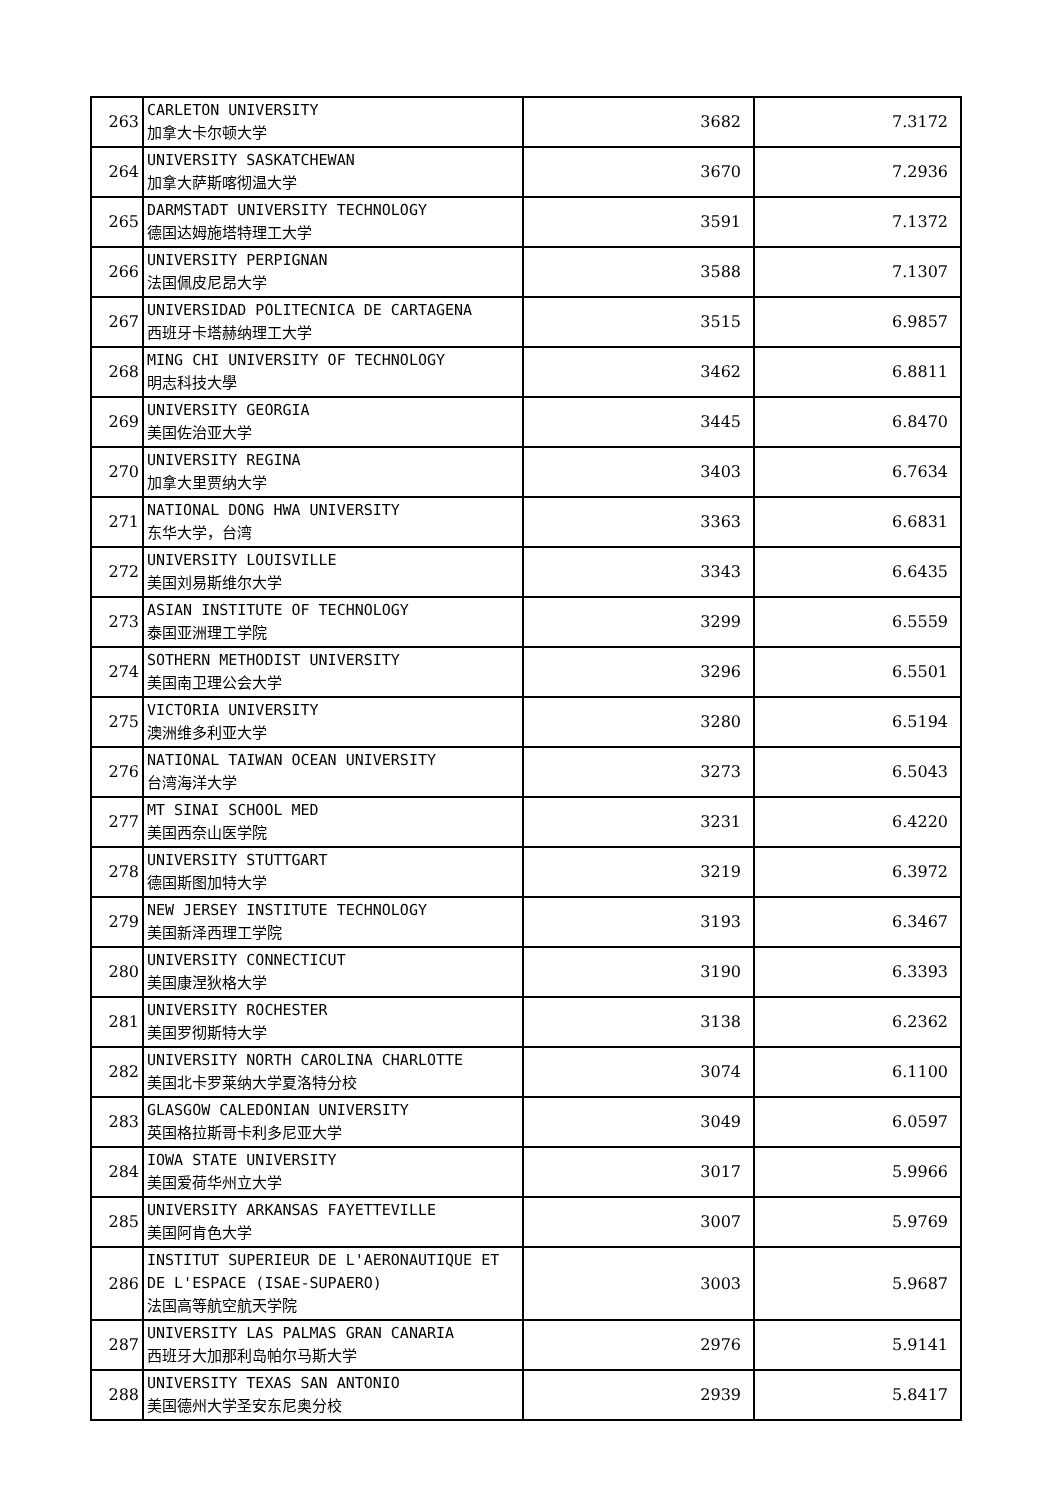| 263 | CARLETON UNIVERSITY 加拿大卡尔顿大学 | 3682 | 7.3172 |
| 264 | UNIVERSITY SASKATCHEWAN 加拿大萨斯喀彻温大学 | 3670 | 7.2936 |
| 265 | DARMSTADT UNIVERSITY TECHNOLOGY 德国达姆施塔特理工大学 | 3591 | 7.1372 |
| 266 | UNIVERSITY PERPIGNAN 法国佩皮尼昂大学 | 3588 | 7.1307 |
| 267 | UNIVERSIDAD POLITECNICA DE CARTAGENA 西班牙卡塔赫纳理工大学 | 3515 | 6.9857 |
| 268 | MING CHI UNIVERSITY OF TECHNOLOGY 明志科技大學 | 3462 | 6.8811 |
| 269 | UNIVERSITY GEORGIA 美国佐治亚大学 | 3445 | 6.8470 |
| 270 | UNIVERSITY REGINA 加拿大里贾纳大学 | 3403 | 6.7634 |
| 271 | NATIONAL DONG HWA UNIVERSITY 东华大学，台湾 | 3363 | 6.6831 |
| 272 | UNIVERSITY LOUISVILLE 美国刘易斯维尔大学 | 3343 | 6.6435 |
| 273 | ASIAN INSTITUTE OF TECHNOLOGY 泰国亚洲理工学院 | 3299 | 6.5559 |
| 274 | SOTHERN METHODIST UNIVERSITY 美国南卫理公会大学 | 3296 | 6.5501 |
| 275 | VICTORIA UNIVERSITY 澳洲维多利亚大学 | 3280 | 6.5194 |
| 276 | NATIONAL TAIWAN OCEAN UNIVERSITY 台湾海洋大学 | 3273 | 6.5043 |
| 277 | MT SINAI SCHOOL MED 美国西奈山医学院 | 3231 | 6.4220 |
| 278 | UNIVERSITY STUTTGART 德国斯图加特大学 | 3219 | 6.3972 |
| 279 | NEW JERSEY INSTITUTE TECHNOLOGY 美国新泽西理工学院 | 3193 | 6.3467 |
| 280 | UNIVERSITY CONNECTICUT 美国康涅狄格大学 | 3190 | 6.3393 |
| 281 | UNIVERSITY ROCHESTER 美国罗彻斯特大学 | 3138 | 6.2362 |
| 282 | UNIVERSITY NORTH CAROLINA CHARLOTTE 美国北卡罗莱纳大学夏洛特分校 | 3074 | 6.1100 |
| 283 | GLASGOW CALEDONIAN UNIVERSITY 英国格拉斯哥卡利多尼亚大学 | 3049 | 6.0597 |
| 284 | IOWA STATE UNIVERSITY 美国爱荷华州立大学 | 3017 | 5.9966 |
| 285 | UNIVERSITY ARKANSAS FAYETTEVILLE 美国阿肯色大学 | 3007 | 5.9769 |
| 286 | INSTITUT SUPERIEUR DE L'AERONAUTIQUE ET DE L'ESPACE (ISAE-SUPAERO) 法国高等航空航天学院 | 3003 | 5.9687 |
| 287 | UNIVERSITY LAS PALMAS GRAN CANARIA 西班牙大加那利岛帕尔马斯大学 | 2976 | 5.9141 |
| 288 | UNIVERSITY TEXAS SAN ANTONIO 美国德州大学圣安东尼奥分校 | 2939 | 5.8417 |